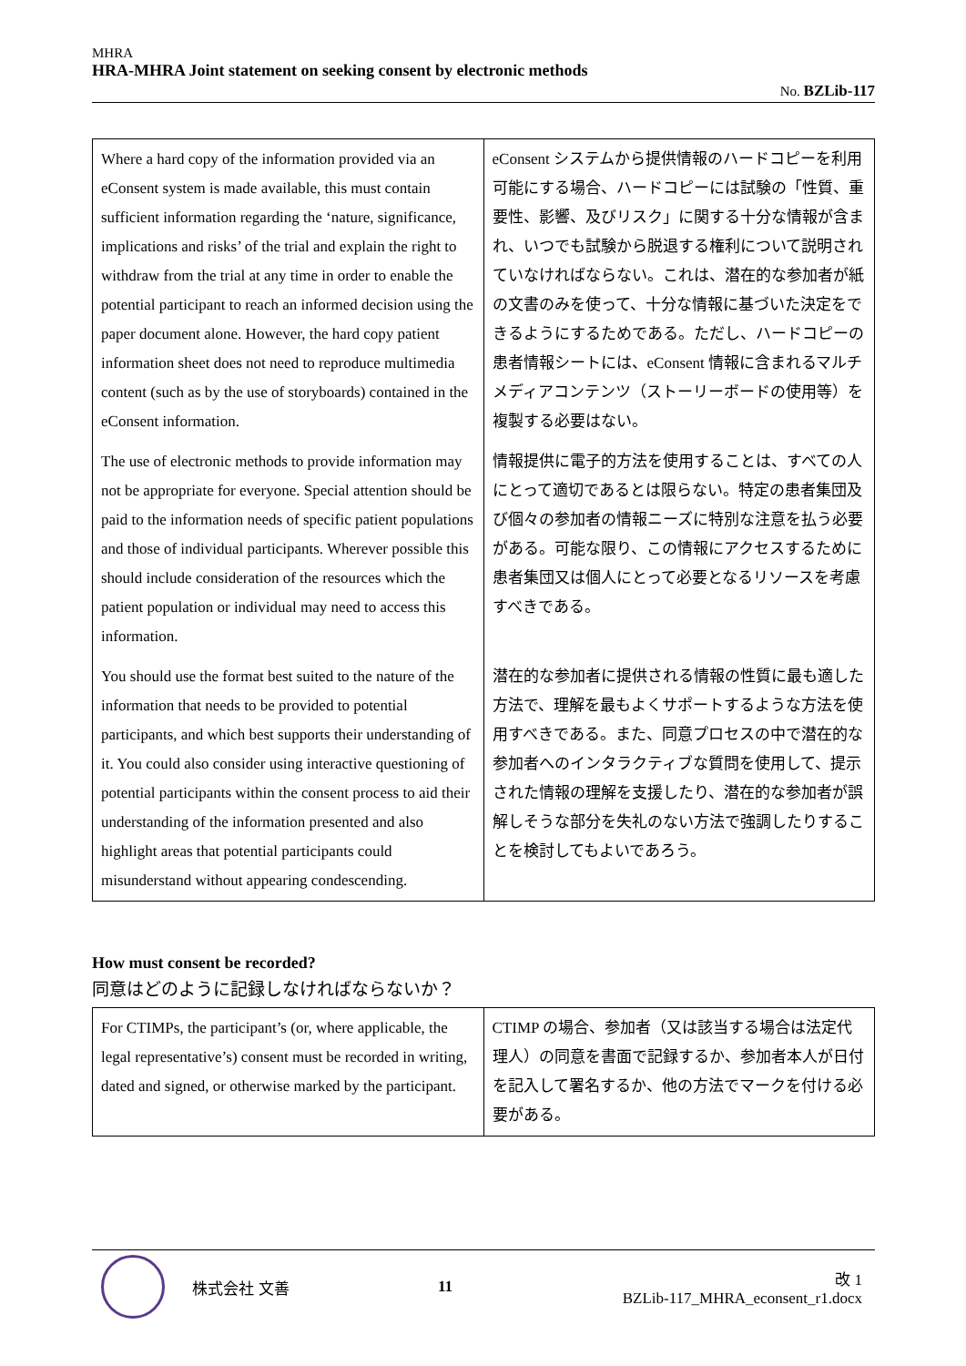MHRA
HRA-MHRA Joint statement on seeking consent by electronic methods
No. BZLib-117
| Where a hard copy of the information provided via an eConsent system is made available, this must contain sufficient information regarding the ‘nature, significance, implications and risks’ of the trial and explain the right to withdraw from the trial at any time in order to enable the potential participant to reach an informed decision using the paper document alone. However, the hard copy patient information sheet does not need to reproduce multimedia content (such as by the use of storyboards) contained in the eConsent information. | eConsent システムから提供情報のハードコピーを利用可能にする場合、ハードコピーには試験の「性質、重要性、影響、及びリスク」に関する十分な情報が含まれ、いつでも試験から脱退する権利について説明されていなければならない。これは、潜在的な参加者が紙の文書のみを使って、十分な情報に基づいた決定をできるようにするためである。ただし、ハードコピーの患者情報シートには、eConsent 情報に含まれるマルチメディアコンテンツ（ストーリーボードの使用等）を複製する必要はない。 |
| The use of electronic methods to provide information may not be appropriate for everyone. Special attention should be paid to the information needs of specific patient populations and those of individual participants. Wherever possible this should include consideration of the resources which the patient population or individual may need to access this information. | 情報提供に電子的方法を使用することは、すべての人にとって適切であるとは限らない。特定の患者集団及び個々の参加者の情報ニーズに特別な注意を払う必要がある。可能な限り、この情報にアクセスするために患者集団又は個人にとって必要となるリソースを考慮すべきである。 |
| You should use the format best suited to the nature of the information that needs to be provided to potential participants, and which best supports their understanding of it. You could also consider using interactive questioning of potential participants within the consent process to aid their understanding of the information presented and also highlight areas that potential participants could misunderstand without appearing condescending. | 潜在的な参加者に提供される情報の性質に最も適した方法で、理解を最もよくサポートするような方法を使用すべきである。また、同意プロセスの中で潜在的な参加者へのインタラクティブな質問を使用して、提示された情報の理解を支援したり、潜在的な参加者が誤解しそうな部分を失礼のない方法で強調したりすることを検討してもよいであろう。 |
How must consent be recorded?
同意はどのように記録しなければならないか？
| For CTIMPs, the participant’s (or, where applicable, the legal representative’s) consent must be recorded in writing, dated and signed, or otherwise marked by the participant. | CTIMP の場合、参加者（又は該当する場合は法定代理人）の同意を書面で記録するか、参加者本人が日付を記入して署名するか、他の方法でマークを付ける必要がある。 |
株式会社 文善 11
改 1
BZLib-117_MHRA_econsent_r1.docx